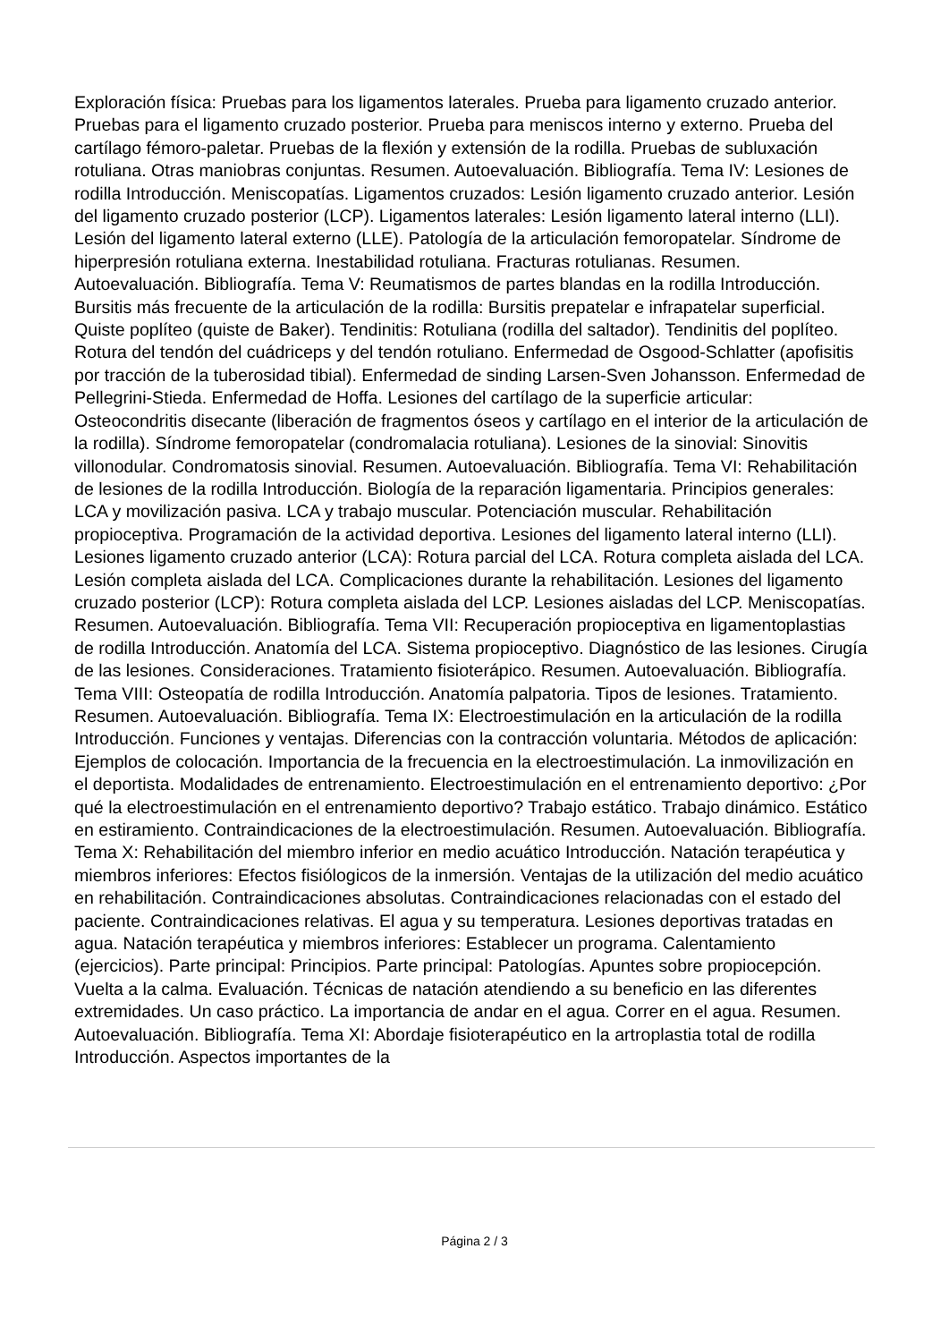Exploración física: Pruebas para los ligamentos laterales. Prueba para ligamento cruzado anterior. Pruebas para el ligamento cruzado posterior. Prueba para meniscos interno y externo. Prueba del cartílago fémoro-paletar. Pruebas de la flexión y extensión de la rodilla. Pruebas de subluxación rotuliana. Otras maniobras conjuntas. Resumen. Autoevaluación. Bibliografía. Tema IV: Lesiones de rodilla Introducción. Meniscopatías. Ligamentos cruzados: Lesión ligamento cruzado anterior. Lesión del ligamento cruzado posterior (LCP). Ligamentos laterales: Lesión ligamento lateral interno (LLI). Lesión del ligamento lateral externo (LLE). Patología de la articulación femoropatelar. Síndrome de hiperpresión rotuliana externa. Inestabilidad rotuliana. Fracturas rotulianas. Resumen. Autoevaluación. Bibliografía. Tema V: Reumatismos de partes blandas en la rodilla Introducción. Bursitis más frecuente de la articulación de la rodilla: Bursitis prepatelar e infrapatelar superficial. Quiste poplíteo (quiste de Baker). Tendinitis: Rotuliana (rodilla del saltador). Tendinitis del poplíteo. Rotura del tendón del cuádriceps y del tendón rotuliano. Enfermedad de Osgood-Schlatter (apofisitis por tracción de la tuberosidad tibial). Enfermedad de sinding Larsen-Sven Johansson. Enfermedad de Pellegrini-Stieda. Enfermedad de Hoffa. Lesiones del cartílago de la superficie articular: Osteocondritis disecante (liberación de fragmentos óseos y cartílago en el interior de la articulación de la rodilla). Síndrome femoropatelar (condromalacia rotuliana). Lesiones de la sinovial: Sinovitis villonodular. Condromatosis sinovial. Resumen. Autoevaluación. Bibliografía. Tema VI: Rehabilitación de lesiones de la rodilla Introducción. Biología de la reparación ligamentaria. Principios generales: LCA y movilización pasiva. LCA y trabajo muscular. Potenciación muscular. Rehabilitación propioceptiva. Programación de la actividad deportiva. Lesiones del ligamento lateral interno (LLI). Lesiones ligamento cruzado anterior (LCA): Rotura parcial del LCA. Rotura completa aislada del LCA. Lesión completa aislada del LCA. Complicaciones durante la rehabilitación. Lesiones del ligamento cruzado posterior (LCP): Rotura completa aislada del LCP. Lesiones aisladas del LCP. Meniscopatías. Resumen. Autoevaluación. Bibliografía. Tema VII: Recuperación propioceptiva en ligamentoplastias de rodilla Introducción. Anatomía del LCA. Sistema propioceptivo. Diagnóstico de las lesiones. Cirugía de las lesiones. Consideraciones. Tratamiento fisioterápico. Resumen. Autoevaluación. Bibliografía. Tema VIII: Osteopatía de rodilla Introducción. Anatomía palpatoria. Tipos de lesiones. Tratamiento. Resumen. Autoevaluación. Bibliografía. Tema IX: Electroestimulación en la articulación de la rodilla Introducción. Funciones y ventajas. Diferencias con la contracción voluntaria. Métodos de aplicación: Ejemplos de colocación. Importancia de la frecuencia en la electroestimulación. La inmovilización en el deportista. Modalidades de entrenamiento. Electroestimulación en el entrenamiento deportivo: ¿Por qué la electroestimulación en el entrenamiento deportivo? Trabajo estático. Trabajo dinámico. Estático en estiramiento. Contraindicaciones de la electroestimulación. Resumen. Autoevaluación. Bibliografía. Tema X: Rehabilitación del miembro inferior en medio acuático Introducción. Natación terapéutica y miembros inferiores: Efectos fisiólogicos de la inmersión. Ventajas de la utilización del medio acuático en rehabilitación. Contraindicaciones absolutas. Contraindicaciones relacionadas con el estado del paciente. Contraindicaciones relativas. El agua y su temperatura. Lesiones deportivas tratadas en agua. Natación terapéutica y miembros inferiores: Establecer un programa. Calentamiento (ejercicios). Parte principal: Principios. Parte principal: Patologías. Apuntes sobre propiocepción. Vuelta a la calma. Evaluación. Técnicas de natación atendiendo a su beneficio en las diferentes extremidades. Un caso práctico. La importancia de andar en el agua. Correr en el agua. Resumen. Autoevaluación. Bibliografía. Tema XI: Abordaje fisioterapéutico en la artroplastia total de rodilla Introducción. Aspectos importantes de la
Página 2 / 3